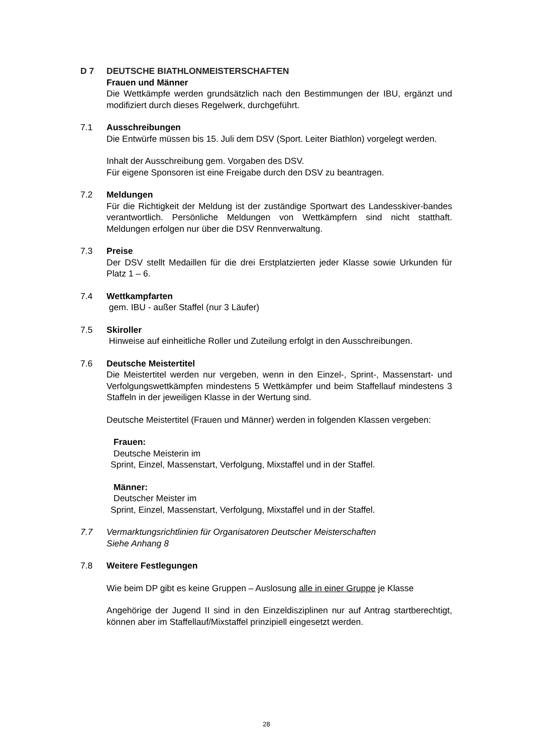D 7 DEUTSCHE BIATHLONMEISTERSCHAFTEN
Frauen und Männer
Die Wettkämpfe werden grundsätzlich nach den Bestimmungen der IBU, ergänzt und modifiziert durch dieses Regelwerk, durchgeführt.
7.1 Ausschreibungen
Die Entwürfe müssen bis 15. Juli dem DSV (Sport. Leiter Biathlon) vorgelegt werden.
Inhalt der Ausschreibung gem. Vorgaben des DSV.
Für eigene Sponsoren ist eine Freigabe durch den DSV zu beantragen.
7.2 Meldungen
Für die Richtigkeit der Meldung ist der zuständige Sportwart des Landesskiver-bandes verantwortlich. Persönliche Meldungen von Wettkämpfern sind nicht statthaft. Meldungen erfolgen nur über die DSV Rennverwaltung.
7.3 Preise
Der DSV stellt Medaillen für die drei Erstplatzierten jeder Klasse sowie Urkunden für Platz 1 – 6.
7.4 Wettkampfarten
gem. IBU - außer Staffel (nur 3 Läufer)
7.5 Skiroller
Hinweise auf einheitliche Roller und Zuteilung erfolgt in den Ausschreibungen.
7.6 Deutsche Meistertitel
Die Meistertitel werden nur vergeben, wenn in den Einzel-, Sprint-, Massenstart- und Verfolgungswettkämpfen mindestens 5 Wettkämpfer und beim Staffellauf mindestens 3 Staffeln in der jeweiligen Klasse in der Wertung sind.
Deutsche Meistertitel (Frauen und Männer) werden in folgenden Klassen vergeben:
Frauen:
Deutsche Meisterin im
Sprint, Einzel, Massenstart, Verfolgung, Mixstaffel und in der Staffel.
Männer:
Deutscher Meister im
Sprint, Einzel, Massenstart, Verfolgung, Mixstaffel und in der Staffel.
7.7 Vermarktungsrichtlinien für Organisatoren Deutscher Meisterschaften
Siehe Anhang 8
7.8 Weitere Festlegungen
Wie beim DP gibt es keine Gruppen – Auslosung alle in einer Gruppe je Klasse
Angehörige der Jugend II sind in den Einzeldisziplinen nur auf Antrag startberechtigt, können aber im Staffellauf/Mixstaffel prinzipiell eingesetzt werden.
28